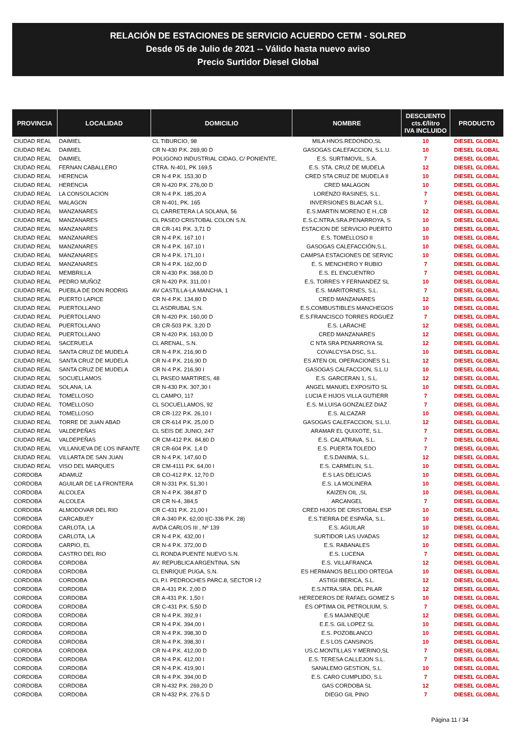RELACIÓN DE ESTACIONES DE SERVICIO ACUERDO CETM - SOLRED
Desde 05 de Julio de 2021 -- Válido hasta nuevo aviso
Precio Surtidor Diesel Global
| PROVINCIA | LOCALIDAD | DOMICILIO | NOMBRE | DESCUENTO cts.€/litro IVA INCLUIDO | PRODUCTO |
| --- | --- | --- | --- | --- | --- |
| CIUDAD REAL | DAIMIEL | CL TIBURCIO, 98 | MILA HNOS.REDONDO,SL | 10 | DIESEL GLOBAL |
| CIUDAD REAL | DAIMIEL | CR N-430 P.K. 269,90 D | GASOGAS CALEFACCION, S.L.U. | 10 | DIESEL GLOBAL |
| CIUDAD REAL | DAIMIEL | POLIGONO INDUSTRIAL CIDAG, C/ PONIENTE, | E.S. SURTIMOVIL, S.A. | 7 | DIESEL GLOBAL |
| CIUDAD REAL | FERNAN CABALLERO | CTRA. N-401, PK 169,5 | E.S. STA. CRUZ DE MUDELA | 12 | DIESEL GLOBAL |
| CIUDAD REAL | HERENCIA | CR N-4 P.K. 153,30 D | CRED STA CRUZ DE MUDELA II | 10 | DIESEL GLOBAL |
| CIUDAD REAL | HERENCIA | CR N-420 P.K. 276,00 D | CRED MALAGON | 10 | DIESEL GLOBAL |
| CIUDAD REAL | LA CONSOLACION | CR N-4 P.K. 185,20 A | LORENZO RASINES, S.L. | 7 | DIESEL GLOBAL |
| CIUDAD REAL | MALAGON | CR N-401, PK. 165 | INVERSIONES BLACAR S.L. | 7 | DIESEL GLOBAL |
| CIUDAD REAL | MANZANARES | CL CARRETERA LA SOLANA, 56 | E.S.MARTIN MORENO E H.,CB | 12 | DIESEL GLOBAL |
| CIUDAD REAL | MANZANARES | CL PASEO CRISTOBAL COLON S.N. | E.S.C.NTRA.SRA.PENARROYA, S | 10 | DIESEL GLOBAL |
| CIUDAD REAL | MANZANARES | CR CR-141 P.K. 3,71 D | ESTACION DE SERVICIO PUERTO | 10 | DIESEL GLOBAL |
| CIUDAD REAL | MANZANARES | CR N-4 P.K. 167.10 I | E.S. TOMELLOSO II | 10 | DIESEL GLOBAL |
| CIUDAD REAL | MANZANARES | CR N-4 P.K. 167.10 I | GASOGAS CALEFACCIÓN,S.L. | 10 | DIESEL GLOBAL |
| CIUDAD REAL | MANZANARES | CR N-4 P.K. 171,10 I | CAMPSA ESTACIONES DE SERVIC | 10 | DIESEL GLOBAL |
| CIUDAD REAL | MANZANARES | CR N-4 P.K. 162,00 D | E. S. MENCHERO Y RUBIO | 7 | DIESEL GLOBAL |
| CIUDAD REAL | MEMBRILLA | CR N-430 P.K. 368,00 D | E.S. EL ENCUENTRO | 7 | DIESEL GLOBAL |
| CIUDAD REAL | PEDRO MUÑOZ | CR N-420 P.K. 311,00 I | E.S. TORRES Y FERNANDEZ SL | 10 | DIESEL GLOBAL |
| CIUDAD REAL | PUEBLA DE DON RODRIG | AV CASTILLA-LA MANCHA, 1 | E.S. MARITORNES, S.L. | 7 | DIESEL GLOBAL |
| CIUDAD REAL | PUERTO LAPICE | CR N-4 P.K. 134,80 D | CRED MANZANARES | 12 | DIESEL GLOBAL |
| CIUDAD REAL | PUERTOLLANO | CL ASDRUBAL S.N. | E.S.COMBUSTIBLES MANCHEGOS | 10 | DIESEL GLOBAL |
| CIUDAD REAL | PUERTOLLANO | CR N-420 P.K. 160,00 D | E.S.FRANCISCO TORRES RDGUEZ | 7 | DIESEL GLOBAL |
| CIUDAD REAL | PUERTOLLANO | CR CR-503 P.K. 3,20 D | E.S. LARACHE | 12 | DIESEL GLOBAL |
| CIUDAD REAL | PUERTOLLANO | CR N-420 P.K. 163,00 D | CRED MANZANARES | 12 | DIESEL GLOBAL |
| CIUDAD REAL | SACERUELA | CL ARENAL, S.N. | C NTA SRA PENARROYA SL | 12 | DIESEL GLOBAL |
| CIUDAD REAL | SANTA CRUZ DE MUDELA | CR N-4 P.K. 216,90 D | COVALCYSA DSC, S.L. | 10 | DIESEL GLOBAL |
| CIUDAD REAL | SANTA CRUZ DE MUDELA | CR N-4 P.K. 216,90 D | ES ATEN OIL OPERACIONES S.L | 12 | DIESEL GLOBAL |
| CIUDAD REAL | SANTA CRUZ DE MUDELA | CR N-4 P.K. 216,90 I | GASOGAS CALFACCION, S.L.U | 10 | DIESEL GLOBAL |
| CIUDAD REAL | SOCUELLAMOS | CL PASEO MARTIRES, 48 | E.S. GARCERAN 1, S.L. | 12 | DIESEL GLOBAL |
| CIUDAD REAL | SOLANA, LA | CR N-430 P.K. 307,30 I | ANGEL MANUEL EXPOSITO SL | 10 | DIESEL GLOBAL |
| CIUDAD REAL | TOMELLOSO | CL CAMPO, 117 | LUCIA E HIJOS VILLA GUTIERR | 7 | DIESEL GLOBAL |
| CIUDAD REAL | TOMELLOSO | CL SOCUELLAMOS, 92 | E.S. M.LUISA GONZALEZ DIAZ | 7 | DIESEL GLOBAL |
| CIUDAD REAL | TOMELLOSO | CR CR-122 P.K. 26,10 I | E.S. ALCAZAR | 10 | DIESEL GLOBAL |
| CIUDAD REAL | TORRE DE JUAN ABAD | CR CR-614 P.K. 25,00 D | GASOGAS CALEFACCION, S.L.U. | 12 | DIESEL GLOBAL |
| CIUDAD REAL | VALDEPEÑAS | CL SEIS DE JUNIO, 247 | ARAMAR EL QUIXOTE, S.L. | 7 | DIESEL GLOBAL |
| CIUDAD REAL | VALDEPEÑAS | CR CM-412 P.K. 84,80 D | E.S. CALATRAVA, S.L. | 7 | DIESEL GLOBAL |
| CIUDAD REAL | VILLANUEVA DE LOS INFANTE | CR CR-604 P.K. 1,4 D | E.S. PUERTA TOLEDO | 7 | DIESEL GLOBAL |
| CIUDAD REAL | VILLARTA DE SAN JUAN | CR N-4 P.K. 147,60 D | E.S.DANIMA, S.L. | 12 | DIESEL GLOBAL |
| CIUDAD REAL | VISO DEL MARQUES | CR CM-4111 P.K. 64,00 I | E.S. CARMELIN, S.L. | 10 | DIESEL GLOBAL |
| CORDOBA | ADAMUZ | CR CO-412 P.K. 12,70 D | E.S LAS DELICIAS | 10 | DIESEL GLOBAL |
| CORDOBA | AGUILAR DE LA FRONTERA | CR N-331 P.K. 51,30 I | E.S. LA MOLINERA | 10 | DIESEL GLOBAL |
| CORDOBA | ALCOLEA | CR N-4 P.K. 384,87 D | KAIZEN OIL ,SL | 10 | DIESEL GLOBAL |
| CORDOBA | ALCOLEA | CR CR N-4, 384,5 | ARCANGEL | 7 | DIESEL GLOBAL |
| CORDOBA | ALMODOVAR DEL RIO | CR C-431 P.K. 21,00 I | CRED HIJOS DE CRISTOBAL ESP | 10 | DIESEL GLOBAL |
| CORDOBA | CARCABUEY | CR A-340 P.K. 62,00 I(C-336 P.K. 28) | E.S.TIERRA DE ESPAÑA, S.L. | 10 | DIESEL GLOBAL |
| CORDOBA | CARLOTA, LA | AVDA CARLOS III , Nº 139 | E.S. AGUILAR | 10 | DIESEL GLOBAL |
| CORDOBA | CARLOTA, LA | CR N-4 P.K. 432,00 I | SURTIDOR LAS UVADAS | 12 | DIESEL GLOBAL |
| CORDOBA | CARPIO, EL | CR N-4 P.K. 372,00 D | E.S. RABANALES | 10 | DIESEL GLOBAL |
| CORDOBA | CASTRO DEL RIO | CL RONDA PUENTE NUEVO S.N. | E.S. LUCENA | 7 | DIESEL GLOBAL |
| CORDOBA | CORDOBA | AV. REPUBLICA ARGENTINA, S/N | E.S. VILLAFRANCA | 12 | DIESEL GLOBAL |
| CORDOBA | CORDOBA | CL ENRIQUE PUGA, S.N. | ES HERMANOS BELLIDO ORTEGA | 10 | DIESEL GLOBAL |
| CORDOBA | CORDOBA | CL P.I. PEDROCHES PARC.8, SECTOR I-2 | ASTIGI IBERICA, S.L. | 12 | DIESEL GLOBAL |
| CORDOBA | CORDOBA | CR A-431 P.K. 2,00 D | E.S.NTRA.SRA. DEL PILAR | 12 | DIESEL GLOBAL |
| CORDOBA | CORDOBA | CR A-431 P.K. 1,50 I | HEREDEROS DE RAFAEL GOMEZ S | 10 | DIESEL GLOBAL |
| CORDOBA | CORDOBA | CR C-431 P.K. 5,50 D | ES OPTIMA OIL PETROLIUM, S. | 7 | DIESEL GLOBAL |
| CORDOBA | CORDOBA | CR N-4 P.K. 392,9 I | E.S MAJANEQUE | 12 | DIESEL GLOBAL |
| CORDOBA | CORDOBA | CR N-4 P.K. 394,00 I | E.E.S. GIL LOPEZ SL | 10 | DIESEL GLOBAL |
| CORDOBA | CORDOBA | CR N-4 P.K. 398,30 D | E.S. POZOBLANCO | 10 | DIESEL GLOBAL |
| CORDOBA | CORDOBA | CR N-4 P.K. 398,30 I | E.S LOS CANSINOS | 10 | DIESEL GLOBAL |
| CORDOBA | CORDOBA | CR N-4 P.K. 412,00 D | US.C.MONTILLAS Y MERINO,SL | 7 | DIESEL GLOBAL |
| CORDOBA | CORDOBA | CR N-4 P.K. 412,00 I | E.S. TERESA CALLEJON S.L. | 7 | DIESEL GLOBAL |
| CORDOBA | CORDOBA | CR N-4 P.K. 419,90 I | SANALEMO GESTION, S.L. | 10 | DIESEL GLOBAL |
| CORDOBA | CORDOBA | CR N-4 P.K. 394,00 D | E.S. CARO CUMPLIDO, S.L | 7 | DIESEL GLOBAL |
| CORDOBA | CORDOBA | CR N-432 P.K. 269,20 D | GAS CORDOBA SL | 12 | DIESEL GLOBAL |
| CORDOBA | CORDOBA | CR N-432 P.K. 276.5 D | DIEGO GIL PINO | 7 | DIESEL GLOBAL |
Página 11 / 34